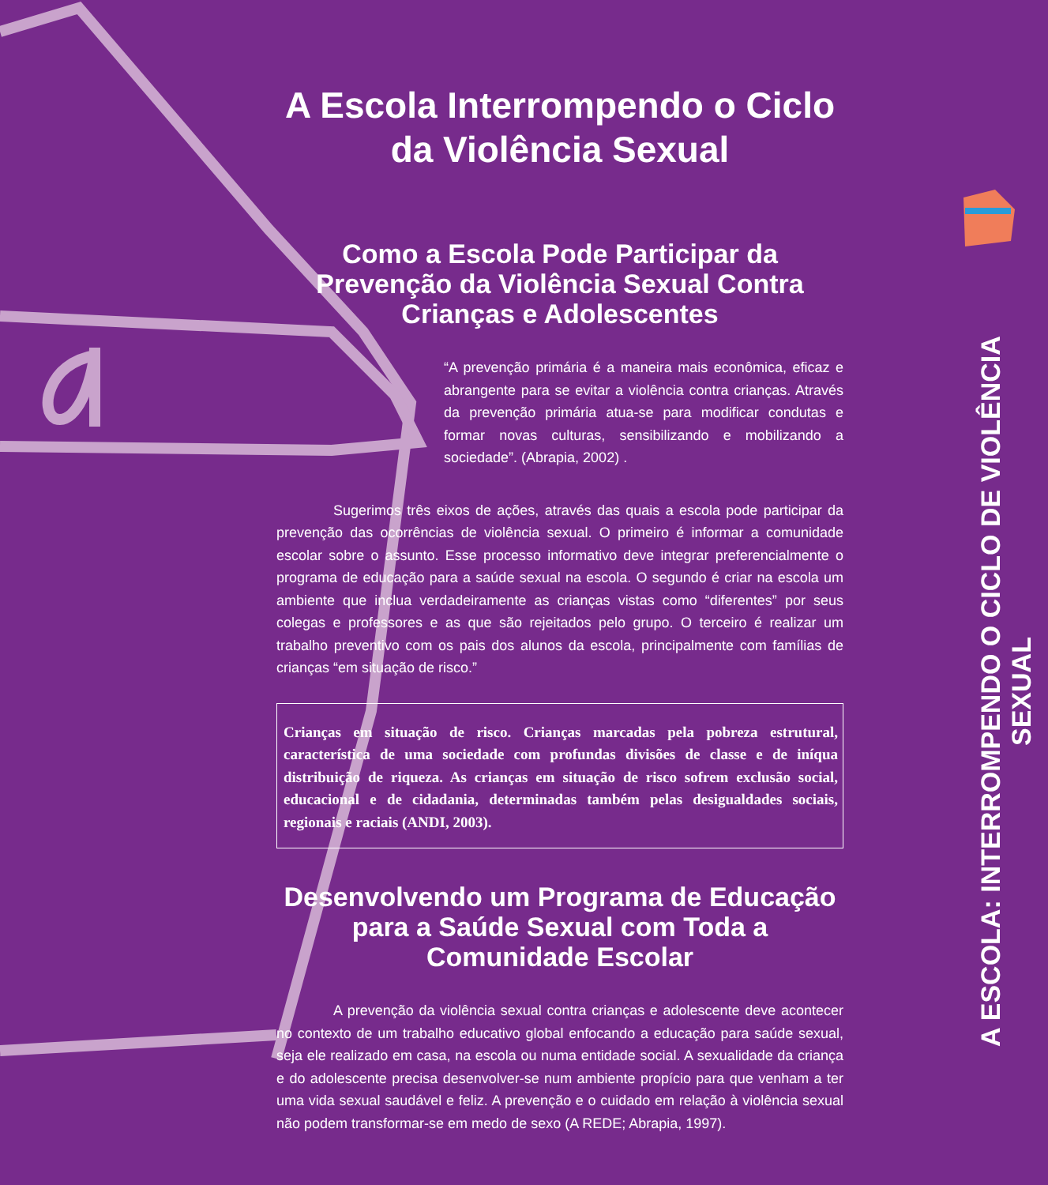A Escola Interrompendo o Ciclo da Violência Sexual
Como a Escola Pode Participar da Prevenção da Violência Sexual Contra Crianças e Adolescentes
“A prevenção primária é a maneira mais econômica, eficaz e abrangente para se evitar a violência contra crianças. Através da prevenção primária atua-se para modificar condutas e formar novas culturas, sensibilizando e mobilizando a sociedade”. (Abrapia, 2002) .
Sugerimos três eixos de ações, através das quais a escola pode participar da prevenção das ocorrências de violência sexual. O primeiro é informar a comunidade escolar sobre o assunto. Esse processo informativo deve integrar preferencialmente o programa de educação para a saúde sexual na escola. O segundo é criar na escola um ambiente que inclua verdadeiramente as crianças vistas como “diferentes” por seus colegas e professores e as que são rejeitados pelo grupo. O terceiro é realizar um trabalho preventivo com os pais dos alunos da escola, principalmente com famílias de crianças “em situação de risco.”
Crianças em situação de risco. Crianças marcadas pela pobreza estrutural, característica de uma sociedade com profundas divisões de classe e de iníqua distribuição de riqueza. As crianças em situação de risco sofrem exclusão social, educacional e de cidadania, determinadas também pelas desigualdades sociais, regionais e raciais (ANDI, 2003).
Desenvolvendo um Programa de Educação para a Saúde Sexual com Toda a Comunidade Escolar
A prevenção da violência sexual contra crianças e adolescente deve acontecer no contexto de um trabalho educativo global enfocando a educação para saúde sexual, seja ele realizado em casa, na escola ou numa entidade social. A sexualidade da criança e do adolescente precisa desenvolver-se num ambiente propício para que venham a ter uma vida sexual saudável e feliz. A prevenção e o cuidado em relação à violência sexual não podem transformar-se em medo de sexo (A REDE; Abrapia, 1997).
A ESCOLA: INTERROMPENDO O CICLO DE VIOLÊNCIA SEXUAL